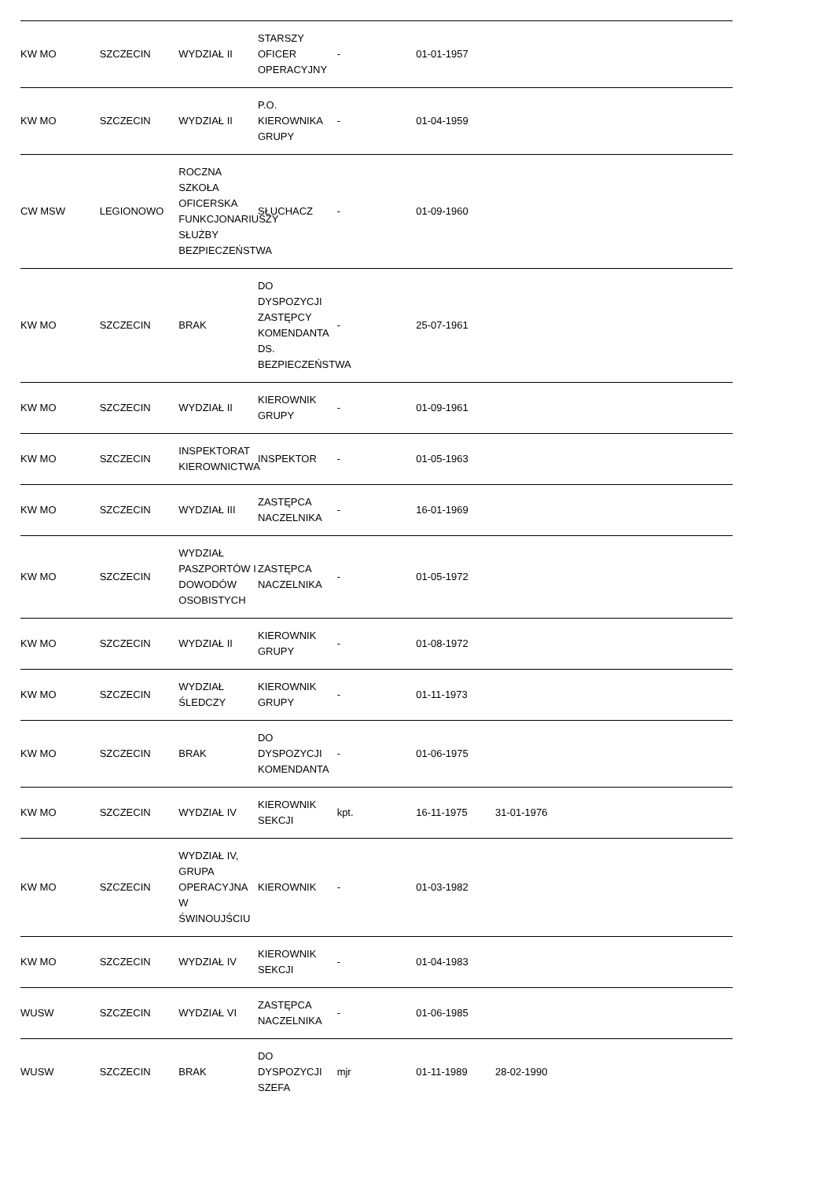| KW MO | SZCZECIN | WYDZIAŁ II | STARSZY OFICER OPERACYJNY | - | 01-01-1957 | | | |
| KW MO | SZCZECIN | WYDZIAŁ II | P.O. KIEROWNIKA GRUPY | - | 01-04-1959 | | | |
| CW MSW | LEGIONOWO | ROCZNA SZKOŁA OFICERSKA FUNKCJONARIUSZY SŁUŻBY BEZPIECZEŃSTWA | SŁUCHACZ | - | 01-09-1960 | | | |
| KW MO | SZCZECIN | BRAK | DO DYSPOZYCJI ZASTĘPCY KOMENDANTA DS. BEZPIECZEŃSTWA | - | 25-07-1961 | | | |
| KW MO | SZCZECIN | WYDZIAŁ II | KIEROWNIK GRUPY | - | 01-09-1961 | | | |
| KW MO | SZCZECIN | INSPEKTORAT KIEROWNICTWA | INSPEKTOR | - | 01-05-1963 | | | |
| KW MO | SZCZECIN | WYDZIAŁ III | ZASTĘPCA NACZELNIKA | - | 16-01-1969 | | | |
| KW MO | SZCZECIN | WYDZIAŁ PASZPORTÓW I DOWODÓW OSOBISTYCH | ZASTĘPCA NACZELNIKA | - | 01-05-1972 | | | |
| KW MO | SZCZECIN | WYDZIAŁ II | KIEROWNIK GRUPY | - | 01-08-1972 | | | |
| KW MO | SZCZECIN | WYDZIAŁ ŚLEDCZY | KIEROWNIK GRUPY | - | 01-11-1973 | | | |
| KW MO | SZCZECIN | BRAK | DO DYSPOZYCJI KOMENDANTA | - | 01-06-1975 | | | |
| KW MO | SZCZECIN | WYDZIAŁ IV | KIEROWNIK SEKCJI | kpt. | 16-11-1975 | 31-01-1976 | | |
| KW MO | SZCZECIN | WYDZIAŁ IV, GRUPA OPERACYJNA W ŚWINOUJŚCIU | KIEROWNIK | - | 01-03-1982 | | | |
| KW MO | SZCZECIN | WYDZIAŁ IV | KIEROWNIK SEKCJI | - | 01-04-1983 | | | |
| WUSW | SZCZECIN | WYDZIAŁ VI | ZASTĘPCA NACZELNIKA | - | 01-06-1985 | | | |
| WUSW | SZCZECIN | BRAK | DO DYSPOZYCJI SZEFA | mjr | 01-11-1989 | 28-02-1990 | | |